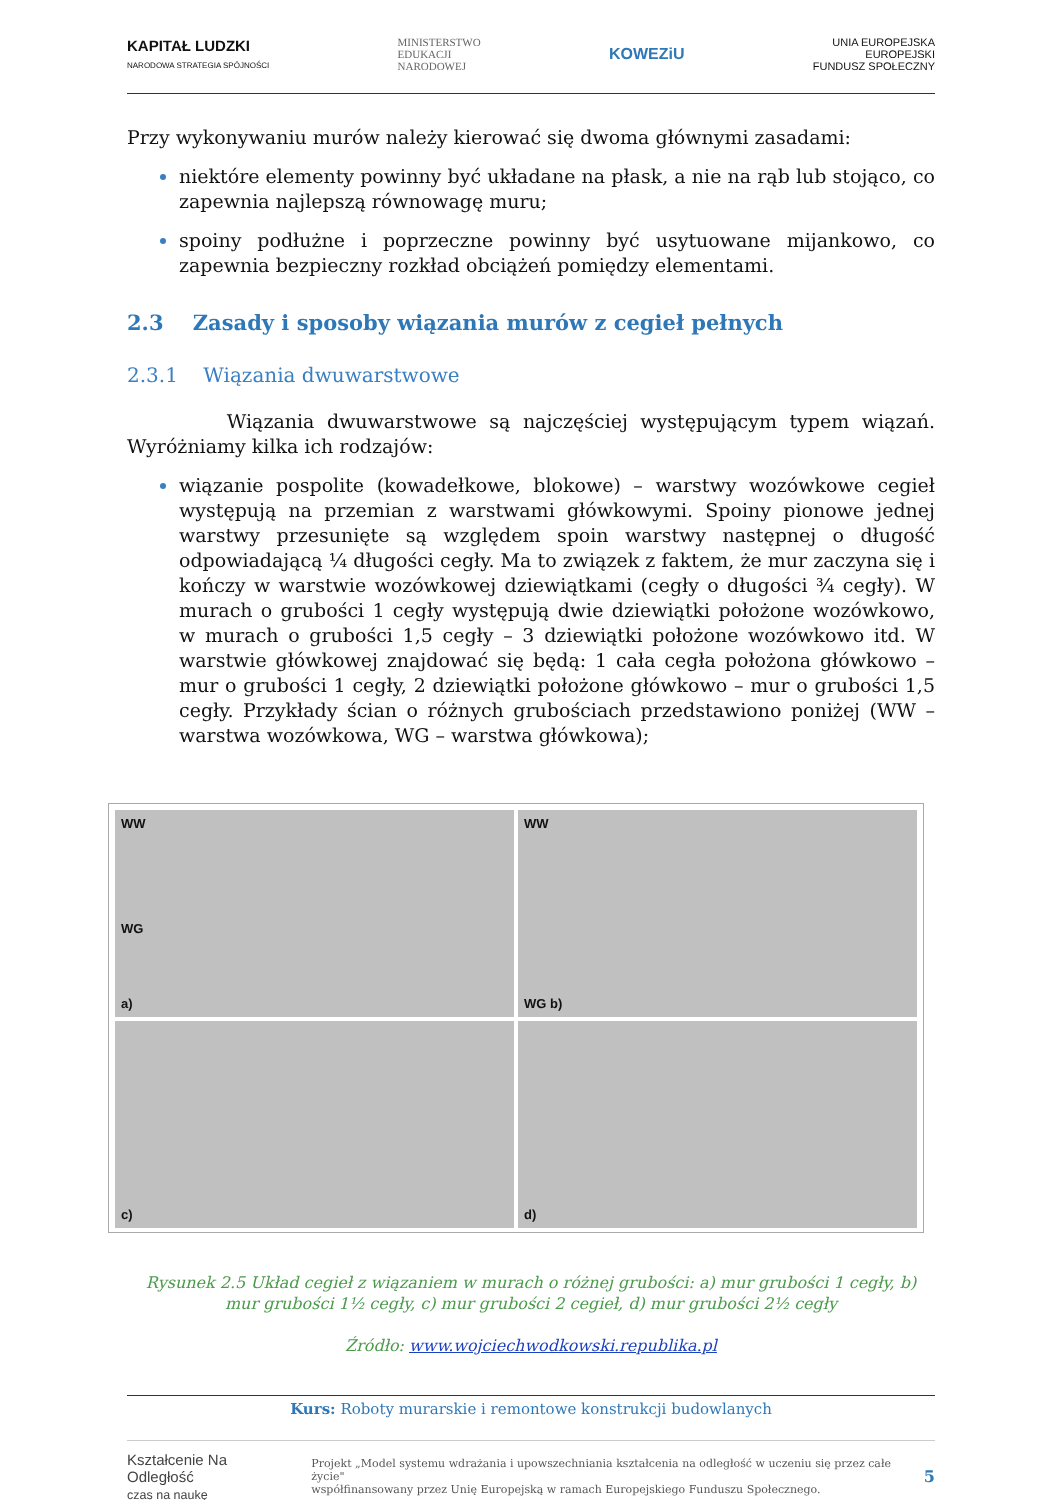KAPITAŁ LUDZKI
NARODOWA STRATEGIA SPÓJNOŚCI MINISTERSTWO
EDUKACJI
NARODOWEJ KOWEZiU UNIA EUROPEJSKA
EUROPEJSKI
FUNDUSZ SPOŁECZNY
Przy wykonywaniu murów należy kierować się dwoma głównymi zasadami:
niektóre elementy powinny być układane na płask, a nie na rąb lub stojąco, co zapewnia najlepszą równowagę muru;
spoiny podłużne i poprzeczne powinny być usytuowane mijankowo, co zapewnia bezpieczny rozkład obciążeń pomiędzy elementami.
2.3 Zasady i sposoby wiązania murów z cegieł pełnych
2.3.1 Wiązania dwuwarstwowe
Wiązania dwuwarstwowe są najczęściej występującym typem wiązań. Wyróżniamy kilka ich rodzajów:
wiązanie pospolite (kowadełkowe, blokowe) – warstwy wozówkowe cegieł występują na przemian z warstwami główkowymi. Spoiny pionowe jednej warstwy przesunięte są względem spoin warstwy następnej o długość odpowiadającą ¼ długości cegły. Ma to związek z faktem, że mur zaczyna się i kończy w warstwie wozówkowej dziewiątkami (cegły o długości ¾ cegły). W murach o grubości 1 cegły występują dwie dziewiątki położone wozówkowo, w murach o grubości 1,5 cegły – 3 dziewiątki położone wozówkowo itd. W warstwie główkowej znajdować się będą: 1 cała cegła położona główkowo – mur o grubości 1 cegły, 2 dziewiątki położone główkowo – mur o grubości 1,5 cegły. Przykłady ścian o różnych grubościach przedstawiono poniżej (WW – warstwa wozówkowa, WG – warstwa główkowa);
WW
WG
a)
WW
WG b)
c)
d)
Rysunek 2.5 Układ cegieł z wiązaniem w murach o różnej grubości: a) mur grubości 1 cegły, b) mur grubości 1½ cegły, c) mur grubości 2 cegieł, d) mur grubości 2½ cegły
Źródło: www.wojciechwodkowski.republika.pl
Kurs: Roboty murarskie i remontowe konstrukcji budowlanych
Kształcenie Na Odległość
czas na naukę Projekt „Model systemu wdrażania i upowszechniania kształcenia na odległość w uczeniu się przez całe życie"
współfinansowany przez Unię Europejską w ramach Europejskiego Funduszu Społecznego. 5